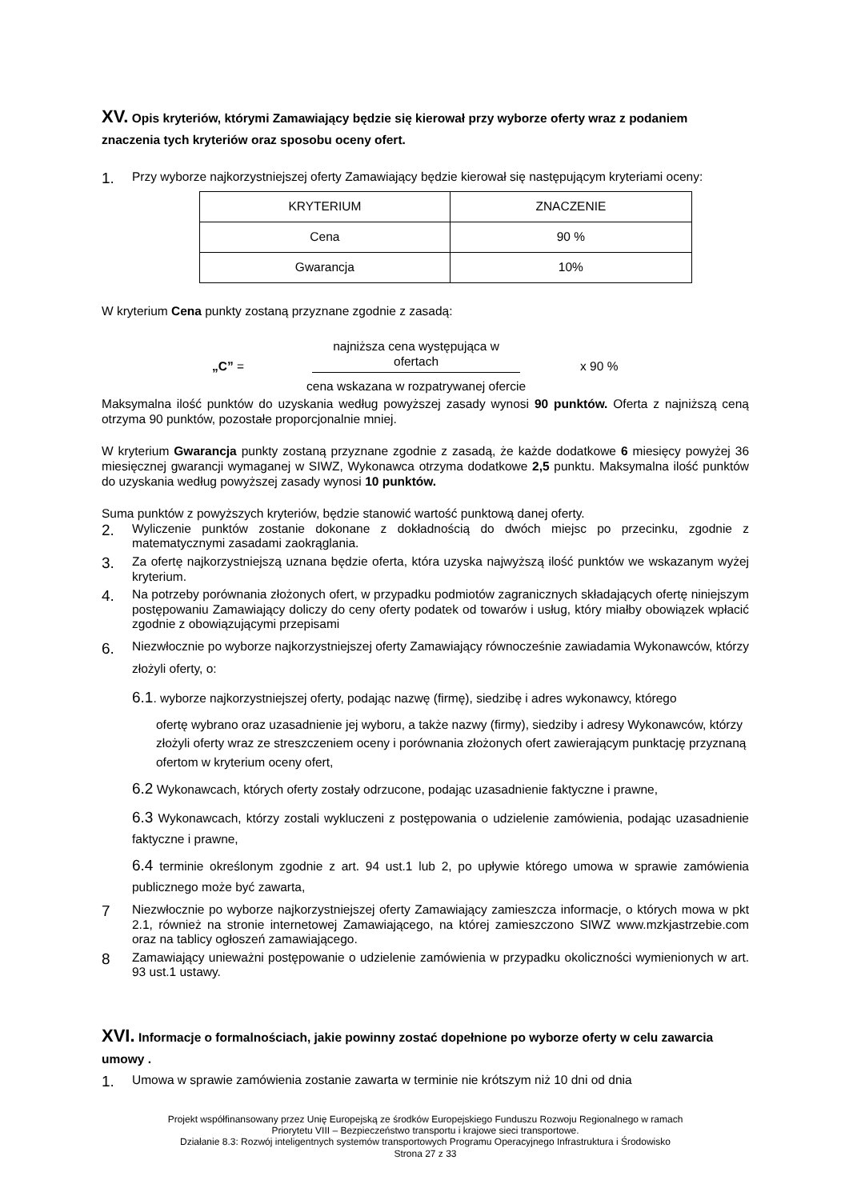XV. Opis kryteriów, którymi Zamawiający będzie się kierował przy wyborze oferty wraz z podaniem znaczenia tych kryteriów oraz sposobu oceny ofert.
1.
Przy wyborze najkorzystniejszej oferty Zamawiający będzie kierował się następującym kryteriami oceny:
| KRYTERIUM | ZNACZENIE |
| Cena | 90 % |
| Gwarancja | 10% |
W kryterium Cena punkty zostaną przyznane zgodnie z zasadą:
„C” =
najniższa cena występująca w ofertach
cena wskazana w rozpatrywanej ofercie
x 90 %
Maksymalna ilość punktów do uzyskania według powyższej zasady wynosi 90 punktów. Oferta z najniższą ceną otrzyma 90 punktów, pozostałe proporcjonalnie mniej.
W kryterium Gwarancja punkty zostaną przyznane zgodnie z zasadą, że każde dodatkowe 6 miesięcy powyżej 36 miesięcznej gwarancji wymaganej w SIWZ, Wykonawca otrzyma dodatkowe 2,5 punktu. Maksymalna ilość punktów do uzyskania według powyższej zasady wynosi 10 punktów.
Suma punktów z powyższych kryteriów, będzie stanowić wartość punktową danej oferty.
2.
Wyliczenie punktów zostanie dokonane z dokładnością do dwóch miejsc po przecinku, zgodnie z matematycznymi zasadami zaokrąglania.
3.
Za ofertę najkorzystniejszą uznana będzie oferta, która uzyska najwyższą ilość punktów we wskazanym wyżej kryterium.
4.
Na potrzeby porównania złożonych ofert, w przypadku podmiotów zagranicznych składających ofertę niniejszym postępowaniu Zamawiający doliczy do ceny oferty podatek od towarów i usług, który miałby obowiązek wpłacić zgodnie z obowiązującymi przepisami
6.
Niezwłocznie po wyborze najkorzystniejszej oferty Zamawiający równocześnie zawiadamia Wykonawców, którzy złożyli oferty, o:
6.1. wyborze najkorzystniejszej oferty, podając nazwę (firmę), siedzibę i adres wykonawcy, którego
ofertę wybrano oraz uzasadnienie jej wyboru, a także nazwy (firmy), siedziby i adresy Wykonawców, którzy złożyli oferty wraz ze streszczeniem oceny i porównania złożonych ofert zawierającym punktację przyznaną ofertom w kryterium oceny ofert,
6.2 Wykonawcach, których oferty zostały odrzucone, podając uzasadnienie faktyczne i prawne,
6.3 Wykonawcach, którzy zostali wykluczeni z postępowania o udzielenie zamówienia, podając uzasadnienie faktyczne i prawne,
6.4 terminie określonym zgodnie z art. 94 ust.1 lub 2, po upływie którego umowa w sprawie zamówienia publicznego może być zawarta,
7
Niezwłocznie po wyborze najkorzystniejszej oferty Zamawiający zamieszcza informacje, o których mowa w pkt 2.1, również na stronie internetowej Zamawiającego, na której zamieszczono SIWZ www.mzkjastrzebie.com oraz na tablicy ogłoszeń zamawiającego.
8
Zamawiający unieważni postępowanie o udzielenie zamówienia w przypadku okoliczności wymienionych w art. 93 ust.1 ustawy.
XVI. Informacje o formalnościach, jakie powinny zostać dopełnione po wyborze oferty w celu zawarcia umowy .
1.
Umowa w sprawie zamówienia zostanie zawarta w terminie nie krótszym niż 10 dni od dnia
Projekt współfinansowany przez Unię Europejską ze środków Europejskiego Funduszu Rozwoju Regionalnego w ramach
Priorytetu VIII – Bezpieczeństwo transportu i krajowe sieci transportowe.
Działanie 8.3: Rozwój inteligentnych systemów transportowych Programu Operacyjnego Infrastruktura i Środowisko
Strona 27 z 33